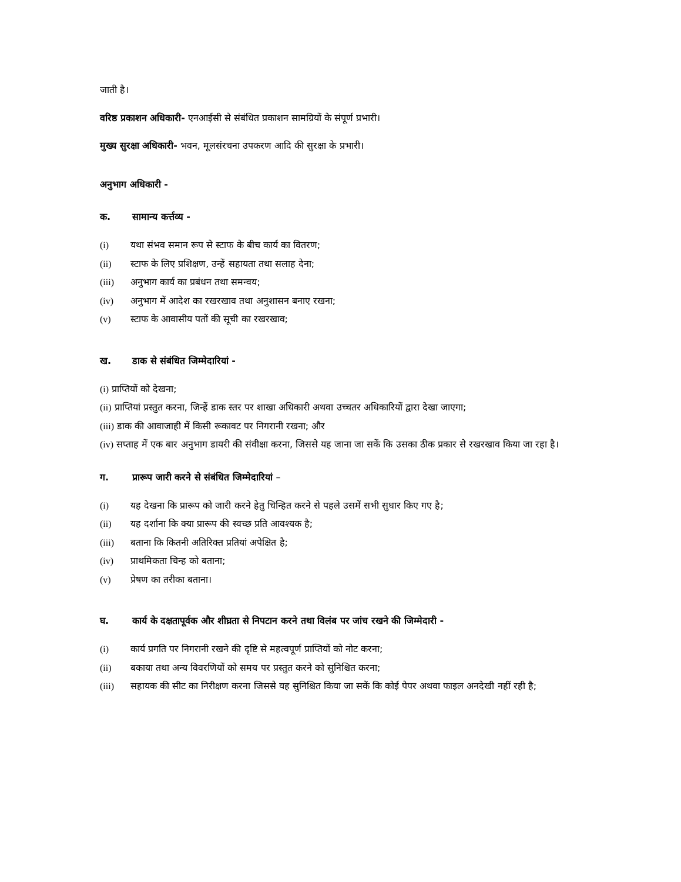जाती है।
वरिष्ठ प्रकाशन अधिकारी- एनआईसी से संबंधित प्रकाशन सामग्रियों के संपूर्ण प्रभारी।
मुख्य सुरक्षा अधिकारी- भवन, मूलसंरचना उपकरण आदि की सुरक्षा के प्रभारी।
अनुभाग अधिकारी -
क. सामान्य कर्त्तव्य -
(i) यथा संभव समान रूप से स्टाफ के बीच कार्य का वितरण;
(ii) स्टाफ के लिए प्रशिक्षण, उन्हें सहायता तथा सलाह देना;
(iii) अनुभाग कार्य का प्रबंधन तथा समन्वय;
(iv) अनुभाग में आदेश का रखरखाव तथा अनुशासन बनाए रखना;
(v) स्टाफ के आवासीय पतों की सूची का रखरखाव;
ख. डाक से संबंधित जिम्मेदारियां -
(i) प्राप्तियों को देखना;
(ii) प्राप्तियां प्रस्तुत करना, जिन्हें डाक स्तर पर शाखा अधिकारी अथवा उच्चतर अधिकारियों द्वारा देखा जाएगा;
(iii) डाक की आवाजाही में किसी रूकावट पर निगरानी रखना; और
(iv) सप्ताह में एक बार अनुभाग डायरी की संवीक्षा करना, जिससे यह जाना जा सकें कि उसका ठीक प्रकार से रखरखाव किया जा रहा है।
ग. प्रारूप जारी करने से संबंधित जिम्मेदारियां –
(i) यह देखना कि प्रारूप को जारी करने हेतु चिन्हित करने से पहले उसमें सभी सुधार किए गए है;
(ii) यह दर्शाना कि क्या प्रारूप की स्वच्छ प्रति आवश्यक है;
(iii) बताना कि कितनी अतिरिक्त प्रतियां अपेक्षित है;
(iv) प्राथमिकता चिन्ह को बताना;
(v) प्रेषण का तरीका बताना।
घ. कार्य के दक्षतापूर्वक और शीघ्रता से निपटान करने तथा विलंब पर जांच रखने की जिम्मेदारी -
(i) कार्य प्रगति पर निगरानी रखने की दृष्टि से महत्वपूर्ण प्राप्तियों को नोट करना;
(ii) बकाया तथा अन्य विवरणियों को समय पर प्रस्तुत करने को सुनिश्चित करना;
(iii) सहायक की सीट का निरीक्षण करना जिससे यह सुनिश्चित किया जा सकें कि कोई पेपर अथवा फाइल अनदेखी नहीं रही है;